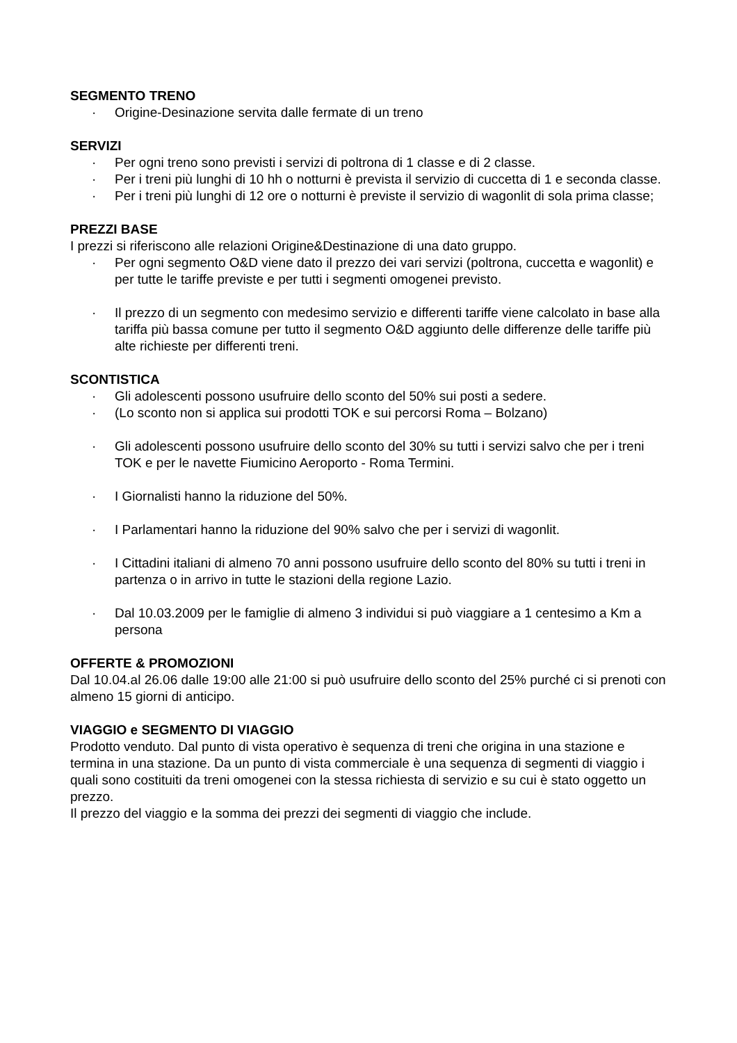SEGMENTO TRENO
· Origine-Desinazione servita dalle fermate di un treno
SERVIZI
· Per ogni treno sono previsti i servizi di poltrona di 1 classe e di 2 classe.
· Per i treni più lunghi di 10 hh o notturni è prevista il servizio di cuccetta di 1 e seconda classe.
· Per i treni più lunghi di 12 ore o notturni è previste il servizio di wagonlit di sola prima classe;
PREZZI BASE
I prezzi si riferiscono alle relazioni Origine&Destinazione di una dato gruppo.
· Per ogni segmento O&D viene dato il prezzo dei vari servizi (poltrona, cuccetta e wagonlit) e per tutte le tariffe previste e per tutti i segmenti omogenei previsto.
· Il prezzo di un segmento con medesimo servizio e differenti tariffe viene calcolato in base alla tariffa più bassa comune per tutto il segmento O&D aggiunto delle differenze delle tariffe più alte richieste per differenti treni.
SCONTISTICA
· Gli adolescenti possono usufruire dello sconto del 50% sui posti a sedere.
· (Lo sconto non si applica sui prodotti TOK e sui percorsi Roma – Bolzano)
· Gli adolescenti possono usufruire dello sconto del 30% su tutti i servizi salvo che per i treni TOK e per le navette Fiumicino Aeroporto - Roma Termini.
· I Giornalisti hanno la riduzione del 50%.
· I Parlamentari hanno la riduzione del 90% salvo che per i servizi di wagonlit.
· I Cittadini italiani di almeno 70 anni possono usufruire dello sconto del 80% su tutti i treni in partenza o in arrivo in tutte le stazioni della regione Lazio.
· Dal 10.03.2009 per le famiglie di almeno 3 individui si può viaggiare a 1 centesimo a Km a persona
OFFERTE & PROMOZIONI
Dal 10.04.al 26.06 dalle 19:00 alle 21:00 si può usufruire dello sconto del 25% purché ci si prenoti con almeno 15 giorni di anticipo.
VIAGGIO e SEGMENTO DI VIAGGIO
Prodotto venduto. Dal punto di vista operativo è sequenza di treni che origina in una stazione e termina in una stazione. Da un punto di vista commerciale è una sequenza di segmenti di viaggio i quali sono costituiti da treni omogenei con la stessa richiesta di servizio e su cui è stato oggetto un prezzo.
Il prezzo del viaggio e la somma dei prezzi dei segmenti di viaggio che include.